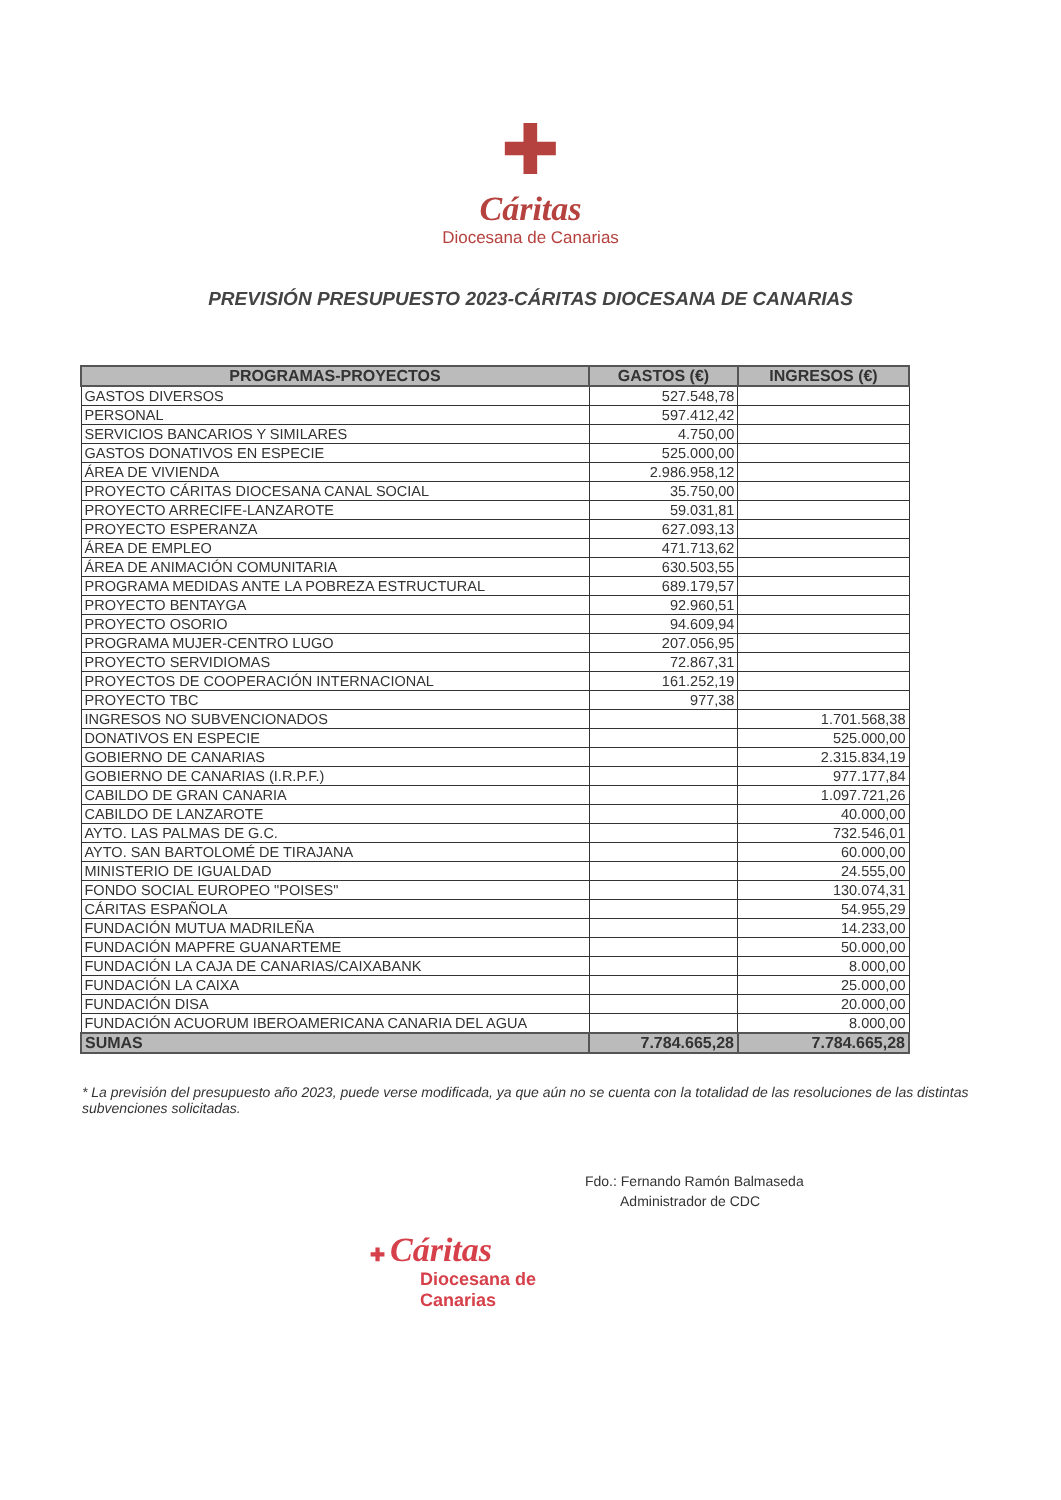✚
Cáritas
Diocesana de Canarias
PREVISIÓN PRESUPUESTO 2023-CÁRITAS DIOCESANA DE CANARIAS
| PROGRAMAS-PROYECTOS | GASTOS (€) | INGRESOS (€) |
| --- | --- | --- |
| GASTOS DIVERSOS | 527.548,78 | |
| PERSONAL | 597.412,42 | |
| SERVICIOS BANCARIOS Y SIMILARES | 4.750,00 | |
| GASTOS DONATIVOS EN ESPECIE | 525.000,00 | |
| ÁREA DE VIVIENDA | 2.986.958,12 | |
| PROYECTO CÁRITAS DIOCESANA CANAL SOCIAL | 35.750,00 | |
| PROYECTO ARRECIFE-LANZAROTE | 59.031,81 | |
| PROYECTO ESPERANZA | 627.093,13 | |
| ÁREA DE EMPLEO | 471.713,62 | |
| ÁREA DE ANIMACIÓN COMUNITARIA | 630.503,55 | |
| PROGRAMA MEDIDAS ANTE LA POBREZA ESTRUCTURAL | 689.179,57 | |
| PROYECTO BENTAYGA | 92.960,51 | |
| PROYECTO OSORIO | 94.609,94 | |
| PROGRAMA MUJER-CENTRO LUGO | 207.056,95 | |
| PROYECTO SERVIDIOMAS | 72.867,31 | |
| PROYECTOS DE COOPERACIÓN INTERNACIONAL | 161.252,19 | |
| PROYECTO TBC | 977,38 | |
| INGRESOS NO SUBVENCIONADOS | | 1.701.568,38 |
| DONATIVOS EN ESPECIE | | 525.000,00 |
| GOBIERNO DE CANARIAS | | 2.315.834,19 |
| GOBIERNO DE CANARIAS (I.R.P.F.) | | 977.177,84 |
| CABILDO DE GRAN CANARIA | | 1.097.721,26 |
| CABILDO DE LANZAROTE | | 40.000,00 |
| AYTO. LAS PALMAS DE G.C. | | 732.546,01 |
| AYTO. SAN BARTOLOMÉ DE TIRAJANA | | 60.000,00 |
| MINISTERIO DE IGUALDAD | | 24.555,00 |
| FONDO SOCIAL EUROPEO "POISES" | | 130.074,31 |
| CÁRITAS ESPAÑOLA | | 54.955,29 |
| FUNDACIÓN MUTUA MADRILEÑA | | 14.233,00 |
| FUNDACIÓN MAPFRE GUANARTEME | | 50.000,00 |
| FUNDACIÓN LA CAJA DE CANARIAS/CAIXABANK | | 8.000,00 |
| FUNDACIÓN LA CAIXA | | 25.000,00 |
| FUNDACIÓN DISA | | 20.000,00 |
| FUNDACIÓN ACUORUM IBEROAMERICANA CANARIA DEL AGUA | | 8.000,00 |
| SUMAS | 7.784.665,28 | 7.784.665,28 |
* La previsión del presupuesto año 2023, puede verse modificada, ya que aún no se cuenta con la totalidad de las resoluciones de las distintas subvenciones solicitadas.
Fdo.: Fernando Ramón Balmaseda
Administrador de CDC
✚ Cáritas
Diocesana de
Canarias